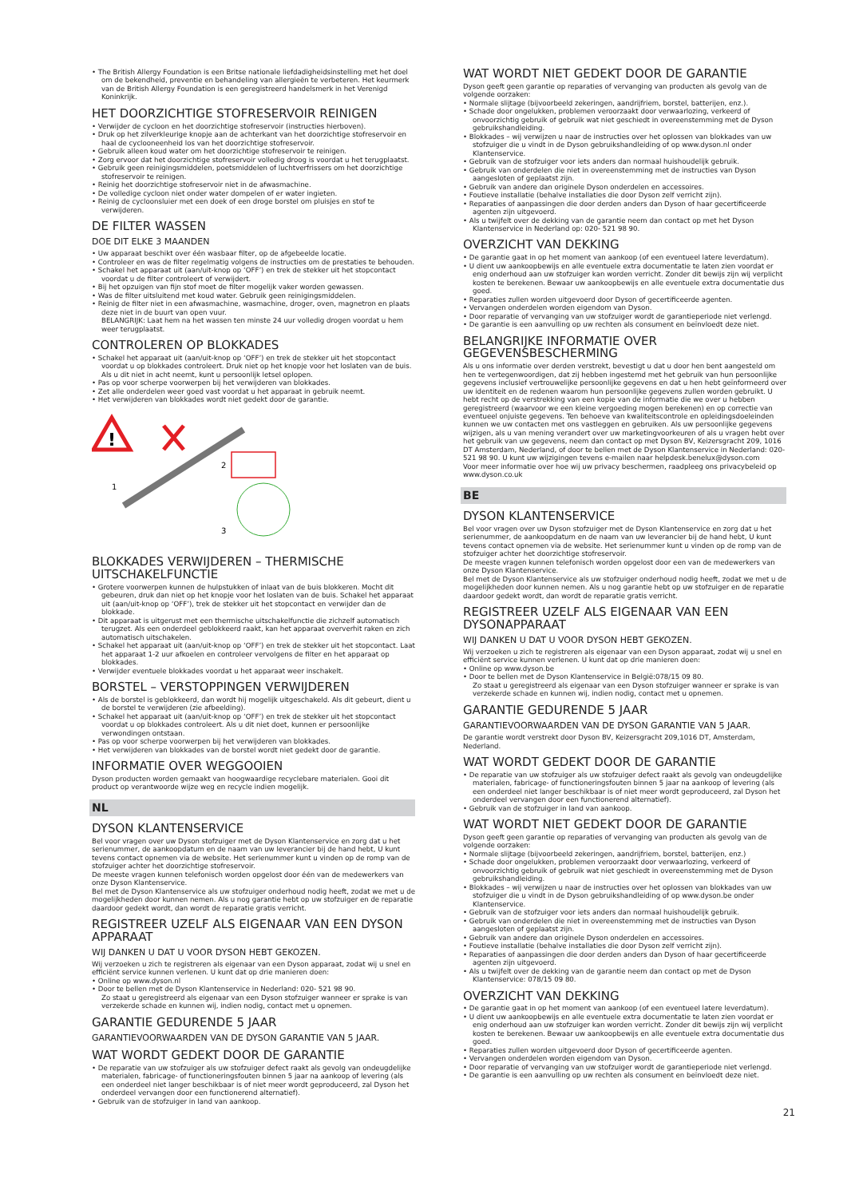• The British Allergy Foundation is een Britse nationale liefdadigheidsinstelling met het doel om de bekendheid, preventie en behandeling van allergieën te verbeteren. Het keurmerk van de British Allergy Foundation is een geregistreerd handelsmerk in het Verenigd Koninkrijk.
HET DOORZICHTIGE STOFRESERVOIR REINIGEN
• Verwijder de cycloon en het doorzichtige stofreservoir (instructies hierboven).
• Druk op het zilverkleurige knopje aan de achterkant van het doorzichtige stofreservoir en haal de cyclooneenheid los van het doorzichtige stofreservoir.
• Gebruik alleen koud water om het doorzichtige stofreservoir te reinigen.
• Zorg ervoor dat het doorzichtige stofreservoir volledig droog is voordat u het terugplaatst.
• Gebruik geen reinigingsmiddelen, poetsmiddelen of luchtverfrissers om het doorzichtige stofreservoir te reinigen.
• Reinig het doorzichtige stofreservoir niet in de afwasmachine.
• De volledige cycloon niet onder water dompelen of er water ingieten.
• Reinig de cycloonsluier met een doek of een droge borstel om pluisjes en stof te verwijderen.
DE FILTER WASSEN
DOE DIT ELKE 3 MAANDEN
• Uw apparaat beschikt over één wasbaar filter, op de afgebeelde locatie.
• Controleer en was de filter regelmatig volgens de instructies om de prestaties te behouden.
• Schakel het apparaat uit (aan/uit-knop op ‘OFF’) en trek de stekker uit het stopcontact voordat u de filter controleert of verwijdert.
• Bij het opzuigen van fijn stof moet de filter mogelijk vaker worden gewassen.
• Was de filter uitsluitend met koud water. Gebruik geen reinigingsmiddelen.
• Reinig de filter niet in een afwasmachine, wasmachine, droger, oven, magnetron en plaats deze niet in de buurt van open vuur.
BELANGRIJK: Laat hem na het wassen ten minste 24 uur volledig drogen voordat u hem weer terugplaatst.
CONTROLEREN OP BLOKKADES
• Schakel het apparaat uit (aan/uit-knop op ‘OFF’) en trek de stekker uit het stopcontact voordat u op blokkades controleert. Druk niet op het knopje voor het loslaten van de buis. Als u dit niet in acht neemt, kunt u persoonlijk letsel oplopen.
• Pas op voor scherpe voorwerpen bij het verwijderen van blokkades.
• Zet alle onderdelen weer goed vast voordat u het apparaat in gebruik neemt.
• Het verwijderen van blokkades wordt niet gedekt door de garantie.
!
1
2
3
BLOKKADES VERWIJDEREN – THERMISCHE UITSCHAKELFUNCTIE
• Grotere voorwerpen kunnen de hulpstukken of inlaat van de buis blokkeren. Mocht dit gebeuren, druk dan niet op het knopje voor het loslaten van de buis. Schakel het apparaat uit (aan/uit-knop op ‘OFF’), trek de stekker uit het stopcontact en verwijder dan de blokkade.
• Dit apparaat is uitgerust met een thermische uitschakelfunctie die zichzelf automatisch terugzet. Als een onderdeel geblokkeerd raakt, kan het apparaat oververhit raken en zich automatisch uitschakelen.
• Schakel het apparaat uit (aan/uit-knop op ‘OFF’) en trek de stekker uit het stopcontact. Laat het apparaat 1-2 uur afkoelen en controleer vervolgens de filter en het apparaat op blokkades.
• Verwijder eventuele blokkades voordat u het apparaat weer inschakelt.
BORSTEL – VERSTOPPINGEN VERWIJDEREN
• Als de borstel is geblokkeerd, dan wordt hij mogelijk uitgeschakeld. Als dit gebeurt, dient u de borstel te verwijderen (zie afbeelding).
• Schakel het apparaat uit (aan/uit-knop op ‘OFF’) en trek de stekker uit het stopcontact voordat u op blokkades controleert. Als u dit niet doet, kunnen er persoonlijke verwondingen ontstaan.
• Pas op voor scherpe voorwerpen bij het verwijderen van blokkades.
• Het verwijderen van blokkades van de borstel wordt niet gedekt door de garantie.
INFORMATIE OVER WEGGOOIEN
Dyson producten worden gemaakt van hoogwaardige recyclebare materialen. Gooi dit product op verantwoorde wijze weg en recycle indien mogelijk.
NL
DYSON KLANTENSERVICE
Bel voor vragen over uw Dyson stofzuiger met de Dyson Klantenservice en zorg dat u het serienummer, de aankoopdatum en de naam van uw leverancier bij de hand hebt, U kunt tevens contact opnemen via de website. Het serienummer kunt u vinden op de romp van de stofzuiger achter het doorzichtige stofreservoir.
De meeste vragen kunnen telefonisch worden opgelost door één van de medewerkers van onze Dyson Klantenservice.
Bel met de Dyson Klantenservice als uw stofzuiger onderhoud nodig heeft, zodat we met u de mogelijkheden door kunnen nemen. Als u nog garantie hebt op uw stofzuiger en de reparatie daardoor gedekt wordt, dan wordt de reparatie gratis verricht.
REGISTREER UZELF ALS EIGENAAR VAN EEN DYSON APPARAAT
WIJ DANKEN U DAT U VOOR DYSON HEBT GEKOZEN.
Wij verzoeken u zich te registreren als eigenaar van een Dyson apparaat, zodat wij u snel en efficiënt service kunnen verlenen. U kunt dat op drie manieren doen:
• Online op www.dyson.nl
• Door te bellen met de Dyson Klantenservice in Nederland: 020- 521 98 90.
Zo staat u geregistreerd als eigenaar van een Dyson stofzuiger wanneer er sprake is van verzekerde schade en kunnen wij, indien nodig, contact met u opnemen.
GARANTIE GEDURENDE 5 JAAR
GARANTIEVOORWAARDEN VAN DE DYSON GARANTIE VAN 5 JAAR.
WAT WORDT GEDEKT DOOR DE GARANTIE
• De reparatie van uw stofzuiger als uw stofzuiger defect raakt als gevolg van ondeugdelijke materialen, fabricage- of functioneringsfouten binnen 5 jaar na aankoop of levering (als een onderdeel niet langer beschikbaar is of niet meer wordt geproduceerd, zal Dyson het onderdeel vervangen door een functionerend alternatief).
• Gebruik van de stofzuiger in land van aankoop.
WAT WORDT NIET GEDEKT DOOR DE GARANTIE
Dyson geeft geen garantie op reparaties of vervanging van producten als gevolg van de volgende oorzaken:
• Normale slijtage (bijvoorbeeld zekeringen, aandrijfriem, borstel, batterijen, enz.).
• Schade door ongelukken, problemen veroorzaakt door verwaarlozing, verkeerd of onvoorzichtig gebruik of gebruik wat niet geschiedt in overeenstemming met de Dyson gebruikshandleiding.
• Blokkades – wij verwijzen u naar de instructies over het oplossen van blokkades van uw stofzuiger die u vindt in de Dyson gebruikshandleiding of op www.dyson.nl onder Klantenservice.
• Gebruik van de stofzuiger voor iets anders dan normaal huishoudelijk gebruik.
• Gebruik van onderdelen die niet in overeenstemming met de instructies van Dyson aangesloten of geplaatst zijn.
• Gebruik van andere dan originele Dyson onderdelen en accessoires.
• Foutieve installatie (behalve installaties die door Dyson zelf verricht zijn).
• Reparaties of aanpassingen die door derden anders dan Dyson of haar gecertificeerde agenten zijn uitgevoerd.
• Als u twijfelt over de dekking van de garantie neem dan contact op met het Dyson Klantenservice in Nederland op: 020- 521 98 90.
OVERZICHT VAN DEKKING
• De garantie gaat in op het moment van aankoop (of een eventueel latere leverdatum).
• U dient uw aankoopbewijs en alle eventuele extra documentatie te laten zien voordat er enig onderhoud aan uw stofzuiger kan worden verricht. Zonder dit bewijs zijn wij verplicht kosten te berekenen. Bewaar uw aankoopbewijs en alle eventuele extra documentatie dus goed.
• Reparaties zullen worden uitgevoerd door Dyson of gecertificeerde agenten.
• Vervangen onderdelen worden eigendom van Dyson.
• Door reparatie of vervanging van uw stofzuiger wordt de garantieperiode niet verlengd.
• De garantie is een aanvulling op uw rechten als consument en beïnvloedt deze niet.
BELANGRIJKE INFORMATIE OVER GEGEVENSBESCHERMING
Als u ons informatie over derden verstrekt, bevestigt u dat u door hen bent aangesteld om hen te vertegenwoordigen, dat zij hebben ingestemd met het gebruik van hun persoonlijke gegevens inclusief vertrouwelijke persoonlijke gegevens en dat u hen hebt geïnformeerd over uw identiteit en de redenen waarom hun persoonlijke gegevens zullen worden gebruikt. U hebt recht op de verstrekking van een kopie van de informatie die we over u hebben geregistreerd (waarvoor we een kleine vergoeding mogen berekenen) en op correctie van eventueel onjuiste gegevens. Ten behoeve van kwaliteitscontrole en opleidingsdoeleinden kunnen we uw contacten met ons vastleggen en gebruiken. Als uw persoonlijke gegevens wijzigen, als u van mening verandert over uw marketingvoorkeuren of als u vragen hebt over het gebruik van uw gegevens, neem dan contact op met Dyson BV, Keizersgracht 209, 1016 DT Amsterdam, Nederland, of door te bellen met de Dyson Klantenservice in Nederland: 020- 521 98 90. U kunt uw wijzigingen tevens e-mailen naar helpdesk.benelux@dyson.com
Voor meer informatie over hoe wij uw privacy beschermen, raadpleeg ons privacybeleid op www.dyson.co.uk
BE
DYSON KLANTENSERVICE
Bel voor vragen over uw Dyson stofzuiger met de Dyson Klantenservice en zorg dat u het serienummer, de aankoopdatum en de naam van uw leverancier bij de hand hebt, U kunt tevens contact opnemen via de website. Het serienummer kunt u vinden op de romp van de stofzuiger achter het doorzichtige stofreservoir.
De meeste vragen kunnen telefonisch worden opgelost door een van de medewerkers van onze Dyson Klantenservice.
Bel met de Dyson Klantenservice als uw stofzuiger onderhoud nodig heeft, zodat we met u de mogelijkheden door kunnen nemen. Als u nog garantie hebt op uw stofzuiger en de reparatie daardoor gedekt wordt, dan wordt de reparatie gratis verricht.
REGISTREER UZELF ALS EIGENAAR VAN EEN DYSONAPPARAAT
WIJ DANKEN U DAT U VOOR DYSON HEBT GEKOZEN.
Wij verzoeken u zich te registreren als eigenaar van een Dyson apparaat, zodat wij u snel en efficiënt service kunnen verlenen. U kunt dat op drie manieren doen:
• Online op www.dyson.be
• Door te bellen met de Dyson Klantenservice in België:078/15 09 80.
Zo staat u geregistreerd als eigenaar van een Dyson stofzuiger wanneer er sprake is van verzekerde schade en kunnen wij, indien nodig, contact met u opnemen.
GARANTIE GEDURENDE 5 JAAR
GARANTIEVOORWAARDEN VAN DE DYSON GARANTIE VAN 5 JAAR.
De garantie wordt verstrekt door Dyson BV, Keizersgracht 209,1016 DT, Amsterdam, Nederland.
WAT WORDT GEDEKT DOOR DE GARANTIE
• De reparatie van uw stofzuiger als uw stofzuiger defect raakt als gevolg van ondeugdelijke materialen, fabricage- of functioneringsfouten binnen 5 jaar na aankoop of levering (als een onderdeel niet langer beschikbaar is of niet meer wordt geproduceerd, zal Dyson het onderdeel vervangen door een functionerend alternatief).
• Gebruik van de stofzuiger in land van aankoop.
WAT WORDT NIET GEDEKT DOOR DE GARANTIE
Dyson geeft geen garantie op reparaties of vervanging van producten als gevolg van de volgende oorzaken:
• Normale slijtage (bijvoorbeeld zekeringen, aandrijfriem, borstel, batterijen, enz.)
• Schade door ongelukken, problemen veroorzaakt door verwaarlozing, verkeerd of onvoorzichtig gebruik of gebruik wat niet geschiedt in overeenstemming met de Dyson gebruikshandleiding.
• Blokkades – wij verwijzen u naar de instructies over het oplossen van blokkades van uw stofzuiger die u vindt in de Dyson gebruikshandleiding of op www.dyson.be onder Klantenservice.
• Gebruik van de stofzuiger voor iets anders dan normaal huishoudelijk gebruik.
• Gebruik van onderdelen die niet in overeenstemming met de instructies van Dyson aangesloten of geplaatst zijn.
• Gebruik van andere dan originele Dyson onderdelen en accessoires.
• Foutieve installatie (behalve installaties die door Dyson zelf verricht zijn).
• Reparaties of aanpassingen die door derden anders dan Dyson of haar gecertificeerde agenten zijn uitgevoerd.
• Als u twijfelt over de dekking van de garantie neem dan contact op met de Dyson Klantenservice: 078/15 09 80.
OVERZICHT VAN DEKKING
• De garantie gaat in op het moment van aankoop (of een eventueel latere leverdatum).
• U dient uw aankoopbewijs en alle eventuele extra documentatie te laten zien voordat er enig onderhoud aan uw stofzuiger kan worden verricht. Zonder dit bewijs zijn wij verplicht kosten te berekenen. Bewaar uw aankoopbewijs en alle eventuele extra documentatie dus goed.
• Reparaties zullen worden uitgevoerd door Dyson of gecertificeerde agenten.
• Vervangen onderdelen worden eigendom van Dyson.
• Door reparatie of vervanging van uw stofzuiger wordt de garantieperiode niet verlengd.
• De garantie is een aanvulling op uw rechten als consument en beïnvloedt deze niet.
21